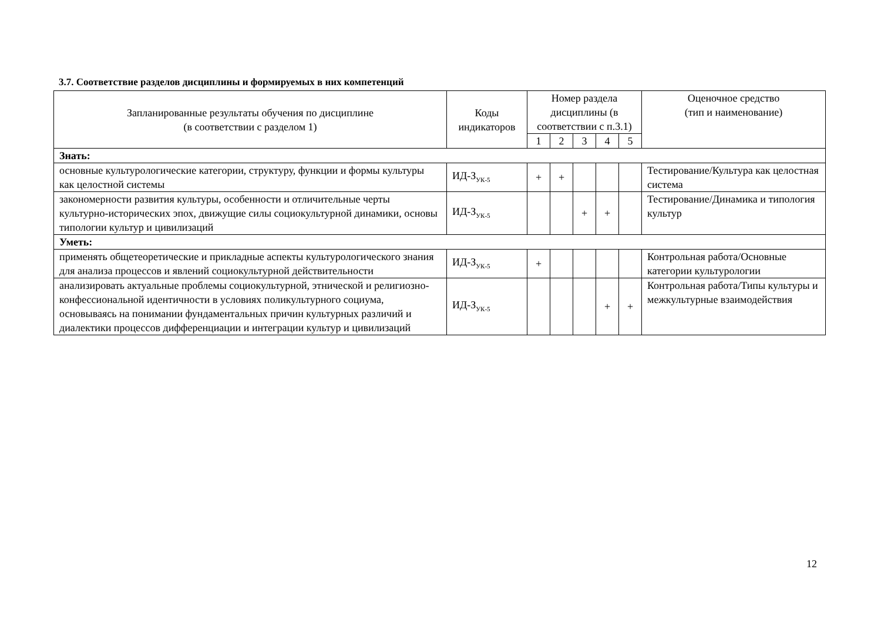3.7. Соответствие разделов дисциплины и формируемых в них компетенций
| Запланированные результаты обучения по дисциплине (в соответствии с разделом 1) | Коды индикаторов | Номер раздела дисциплины (в соответствии с п.3.1) | | | | | Оценочное средство (тип и наименование) |
| --- | --- | --- | --- | --- | --- | --- | --- |
| | | 1 | 2 | 3 | 4 | 5 | |
| Знать: | | | | | | | |
| основные культурологические категории, структуру, функции и формы культуры как целостной системы | ИД-З<sub>УК-5</sub> | + | + | | | | Тестирование/Культура как целостная система |
| закономерности развития культуры, особенности и отличительные черты культурно-исторических эпох, движущие силы социокультурной динамики, основы типологии культур и цивилизаций | ИД-З<sub>УК-5</sub> | | | + | + | | Тестирование/Динамика и типология культур |
| Уметь: | | | | | | | |
| применять общетеоретические и прикладные аспекты культурологического знания для анализа процессов и явлений социокультурной действительности | ИД-З<sub>УК-5</sub> | + | | | | | Контрольная работа/Основные категории культурологии |
| анализировать актуальные проблемы социокультурной, этнической и религиозно-конфессиональной идентичности в условиях поликультурного социума, основываясь на понимании фундаментальных причин культурных различий и диалектики процессов дифференциации и интеграции культур и цивилизаций | ИД-З<sub>УК-5</sub> | | | | + | + | Контрольная работа/Типы культуры и межкультурные взаимодействия |
12